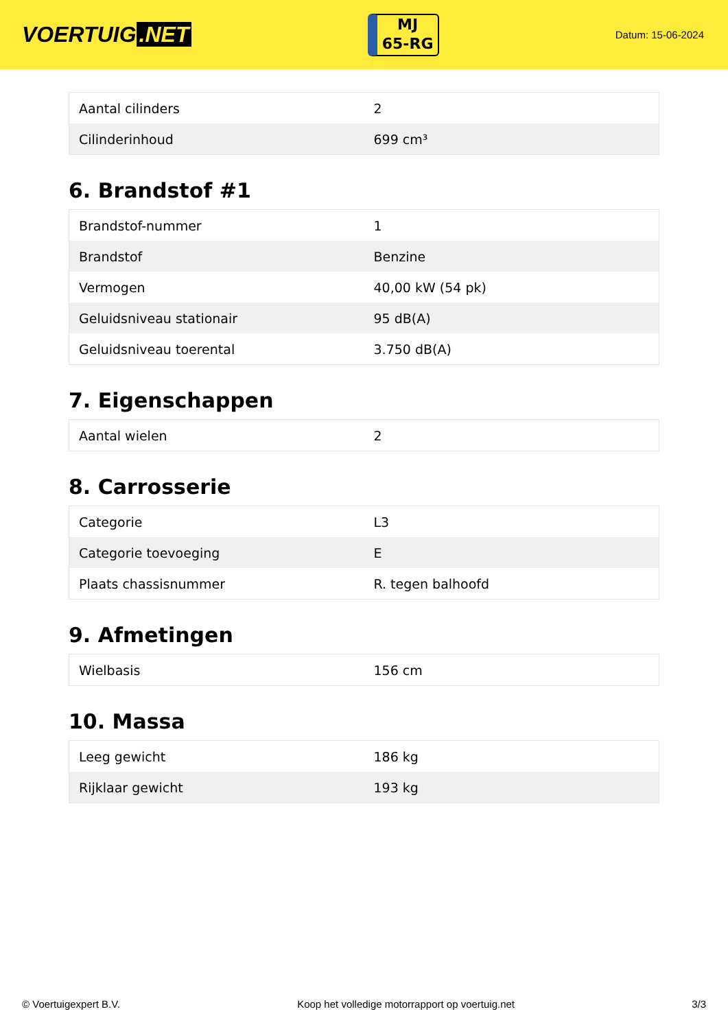VOERTUIG.NET
MJ
65-RG
Datum: 15-06-2024
| Aantal cilinders | 2 |
| Cilinderinhoud | 699 cm³ |
6. Brandstof #1
| Brandstof-nummer | 1 |
| Brandstof | Benzine |
| Vermogen | 40,00 kW (54 pk) |
| Geluidsniveau stationair | 95 dB(A) |
| Geluidsniveau toerental | 3.750 dB(A) |
7. Eigenschappen
| Aantal wielen | 2 |
8. Carrosserie
| Categorie | L3 |
| Categorie toevoeging | E |
| Plaats chassisnummer | R. tegen balhoofd |
9. Afmetingen
| Wielbasis | 156 cm |
10. Massa
| Leeg gewicht | 186 kg |
| Rijklaar gewicht | 193 kg |
© Voertuigexpert B.V. Koop het volledige motorrapport op voertuig.net 3/3